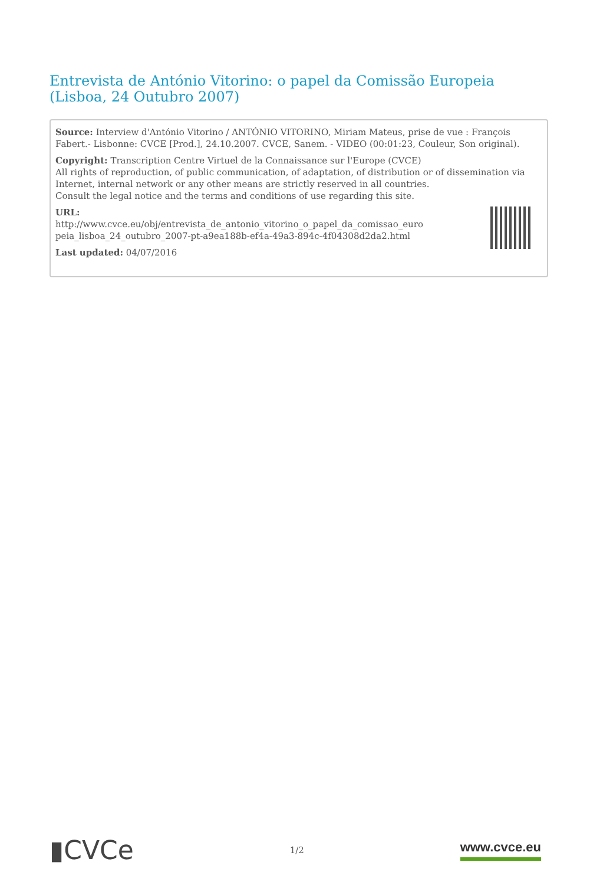Entrevista de António Vitorino: o papel da Comissão Europeia (Lisboa, 24 Outubro 2007)
Source: Interview d'António Vitorino / ANTÓNIO VITORINO, Miriam Mateus, prise de vue : François Fabert.- Lisbonne: CVCE [Prod.], 24.10.2007. CVCE, Sanem. - VIDEO (00:01:23, Couleur, Son original).
Copyright: Transcription Centre Virtuel de la Connaissance sur l'Europe (CVCE)
All rights of reproduction, of public communication, of adaptation, of distribution or of dissemination via Internet, internal network or any other means are strictly reserved in all countries.
Consult the legal notice and the terms and conditions of use regarding this site.
URL:
http://www.cvce.eu/obj/entrevista_de_antonio_vitorino_o_papel_da_comissao_euro peia_lisboa_24_outubro_2007-pt-a9ea188b-ef4a-49a3-894c-4f04308d2da2.html
Last updated: 04/07/2016
▮CVCe
1/2
www.cvce.eu